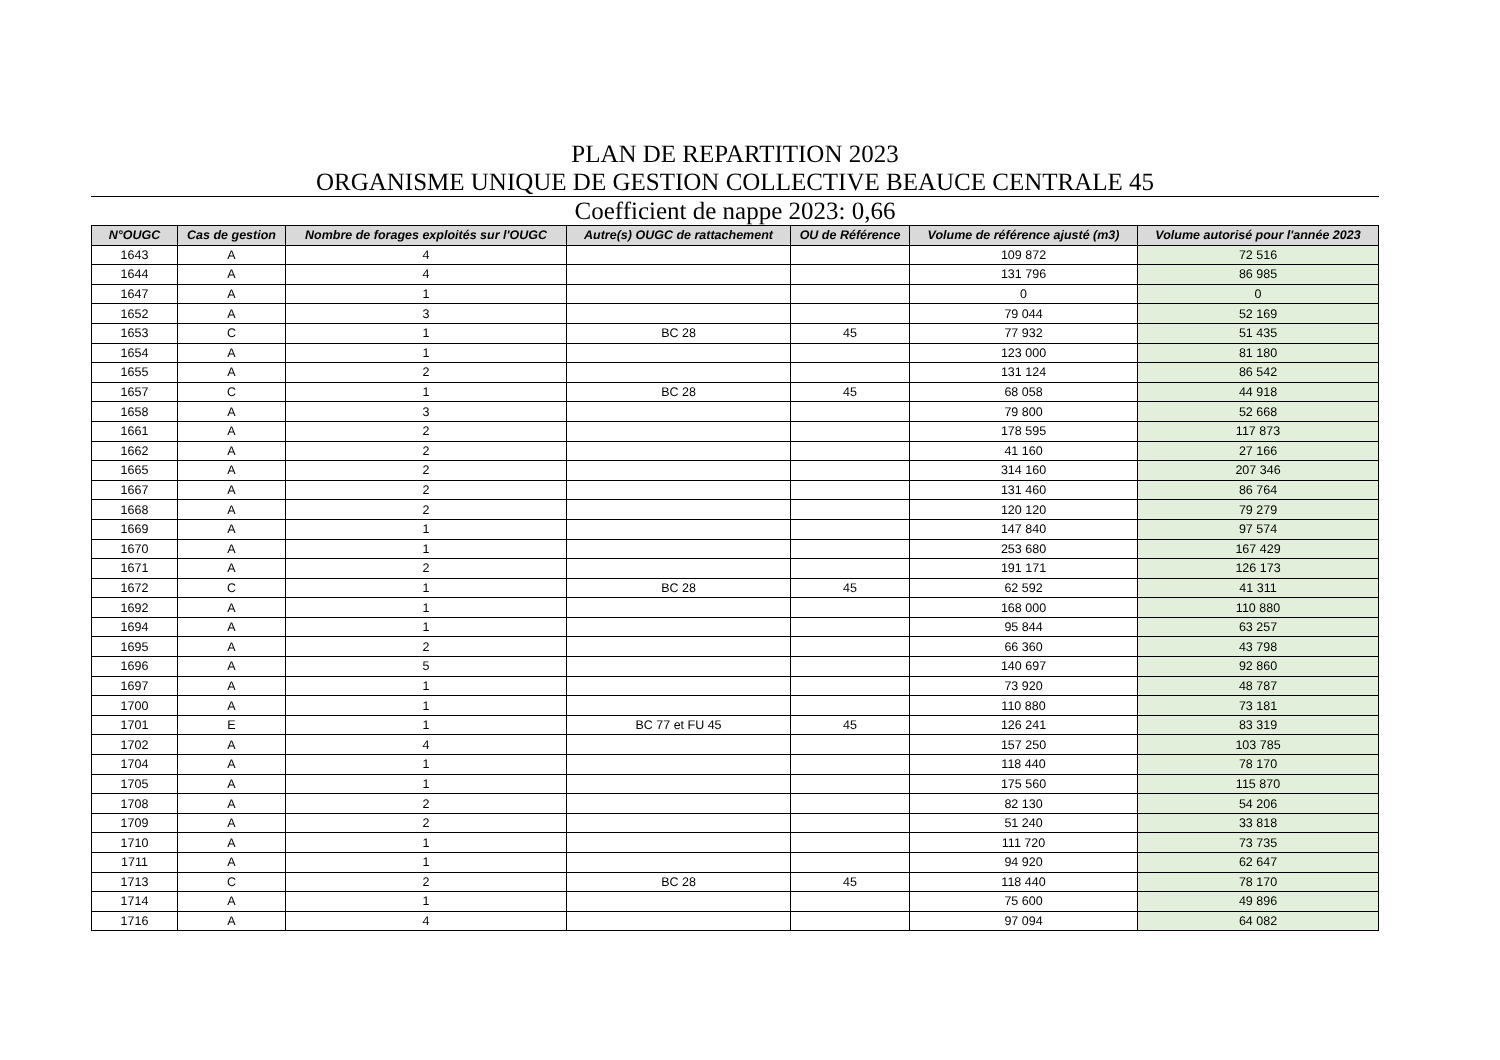PLAN DE REPARTITION 2023
ORGANISME UNIQUE DE GESTION COLLECTIVE BEAUCE CENTRALE 45
Coefficient de nappe 2023: 0,66
| N°OUGC | Cas de gestion | Nombre de forages exploités sur l'OUGC | Autre(s) OUGC de rattachement | OU de Référence | Volume de référence ajusté (m3) | Volume autorisé pour l'année 2023 |
| --- | --- | --- | --- | --- | --- | --- |
| 1643 | A | 4 | | | 109 872 | 72 516 |
| 1644 | A | 4 | | | 131 796 | 86 985 |
| 1647 | A | 1 | | | 0 | 0 |
| 1652 | A | 3 | | | 79 044 | 52 169 |
| 1653 | C | 1 | BC 28 | 45 | 77 932 | 51 435 |
| 1654 | A | 1 | | | 123 000 | 81 180 |
| 1655 | A | 2 | | | 131 124 | 86 542 |
| 1657 | C | 1 | BC 28 | 45 | 68 058 | 44 918 |
| 1658 | A | 3 | | | 79 800 | 52 668 |
| 1661 | A | 2 | | | 178 595 | 117 873 |
| 1662 | A | 2 | | | 41 160 | 27 166 |
| 1665 | A | 2 | | | 314 160 | 207 346 |
| 1667 | A | 2 | | | 131 460 | 86 764 |
| 1668 | A | 2 | | | 120 120 | 79 279 |
| 1669 | A | 1 | | | 147 840 | 97 574 |
| 1670 | A | 1 | | | 253 680 | 167 429 |
| 1671 | A | 2 | | | 191 171 | 126 173 |
| 1672 | C | 1 | BC 28 | 45 | 62 592 | 41 311 |
| 1692 | A | 1 | | | 168 000 | 110 880 |
| 1694 | A | 1 | | | 95 844 | 63 257 |
| 1695 | A | 2 | | | 66 360 | 43 798 |
| 1696 | A | 5 | | | 140 697 | 92 860 |
| 1697 | A | 1 | | | 73 920 | 48 787 |
| 1700 | A | 1 | | | 110 880 | 73 181 |
| 1701 | E | 1 | BC 77 et FU 45 | 45 | 126 241 | 83 319 |
| 1702 | A | 4 | | | 157 250 | 103 785 |
| 1704 | A | 1 | | | 118 440 | 78 170 |
| 1705 | A | 1 | | | 175 560 | 115 870 |
| 1708 | A | 2 | | | 82 130 | 54 206 |
| 1709 | A | 2 | | | 51 240 | 33 818 |
| 1710 | A | 1 | | | 111 720 | 73 735 |
| 1711 | A | 1 | | | 94 920 | 62 647 |
| 1713 | C | 2 | BC 28 | 45 | 118 440 | 78 170 |
| 1714 | A | 1 | | | 75 600 | 49 896 |
| 1716 | A | 4 | | | 97 094 | 64 082 |